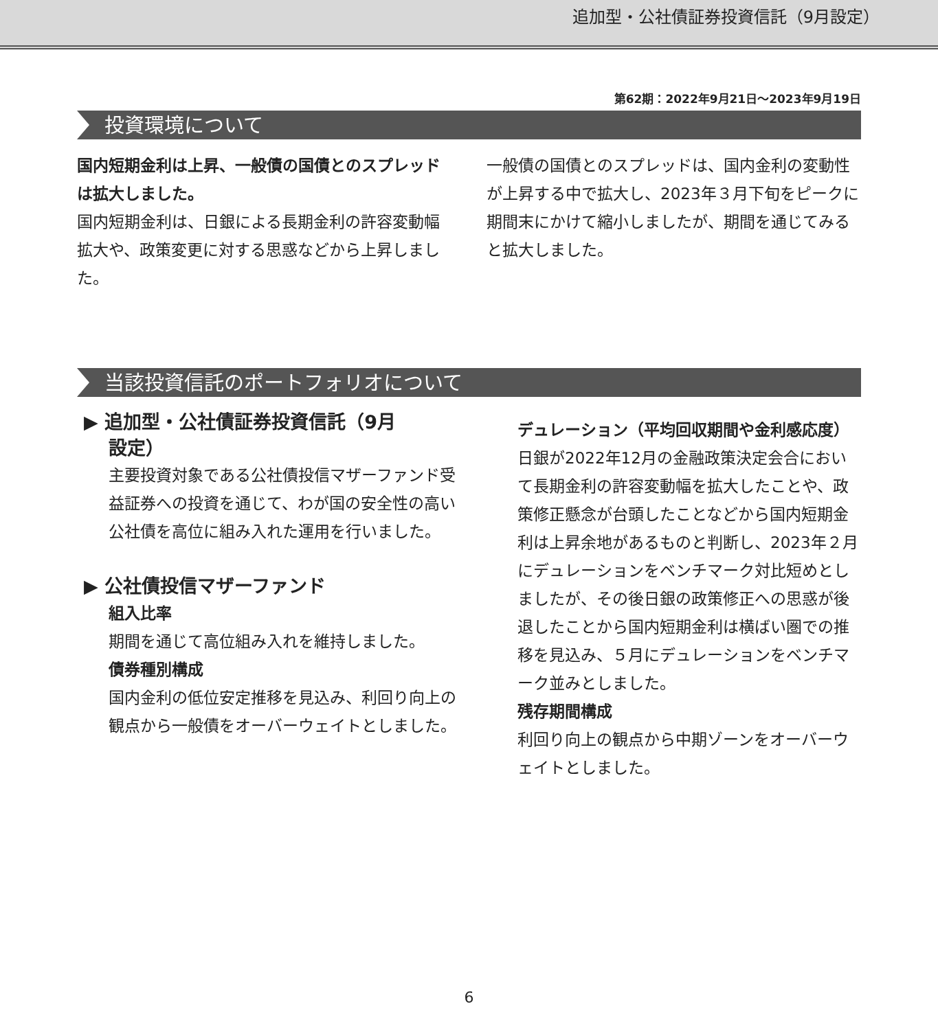追加型・公社債証券投資信託（9月設定）
第62期：2022年9月21日〜2023年9月19日
投資環境について
国内短期金利は上昇、一般債の国債とのスプレッドは拡大しました。
国内短期金利は、日銀による長期金利の許容変動幅拡大や、政策変更に対する思惑などから上昇しました。
一般債の国債とのスプレッドは、国内金利の変動性が上昇する中で拡大し、2023年３月下旬をピークに期間末にかけて縮小しましたが、期間を通じてみると拡大しました。
当該投資信託のポートフォリオについて
▶ 追加型・公社債証券投資信託（9月
設定）
主要投資対象である公社債投信マザーファンド受益証券への投資を通じて、わが国の安全性の高い公社債を高位に組み入れた運用を行いました。
▶ 公社債投信マザーファンド
組入比率
期間を通じて高位組み入れを維持しました。
債券種別構成
国内金利の低位安定推移を見込み、利回り向上の観点から一般債をオーバーウェイトとしました。
デュレーション（平均回収期間や金利感応度）
日銀が2022年12月の金融政策決定会合において長期金利の許容変動幅を拡大したことや、政策修正懸念が台頭したことなどから国内短期金利は上昇余地があるものと判断し、2023年２月にデュレーションをベンチマーク対比短めとしましたが、その後日銀の政策修正への思惑が後退したことから国内短期金利は横ばい圏での推移を見込み、５月にデュレーションをベンチマーク並みとしました。
残存期間構成
利回り向上の観点から中期ゾーンをオーバーウェイトとしました。
6